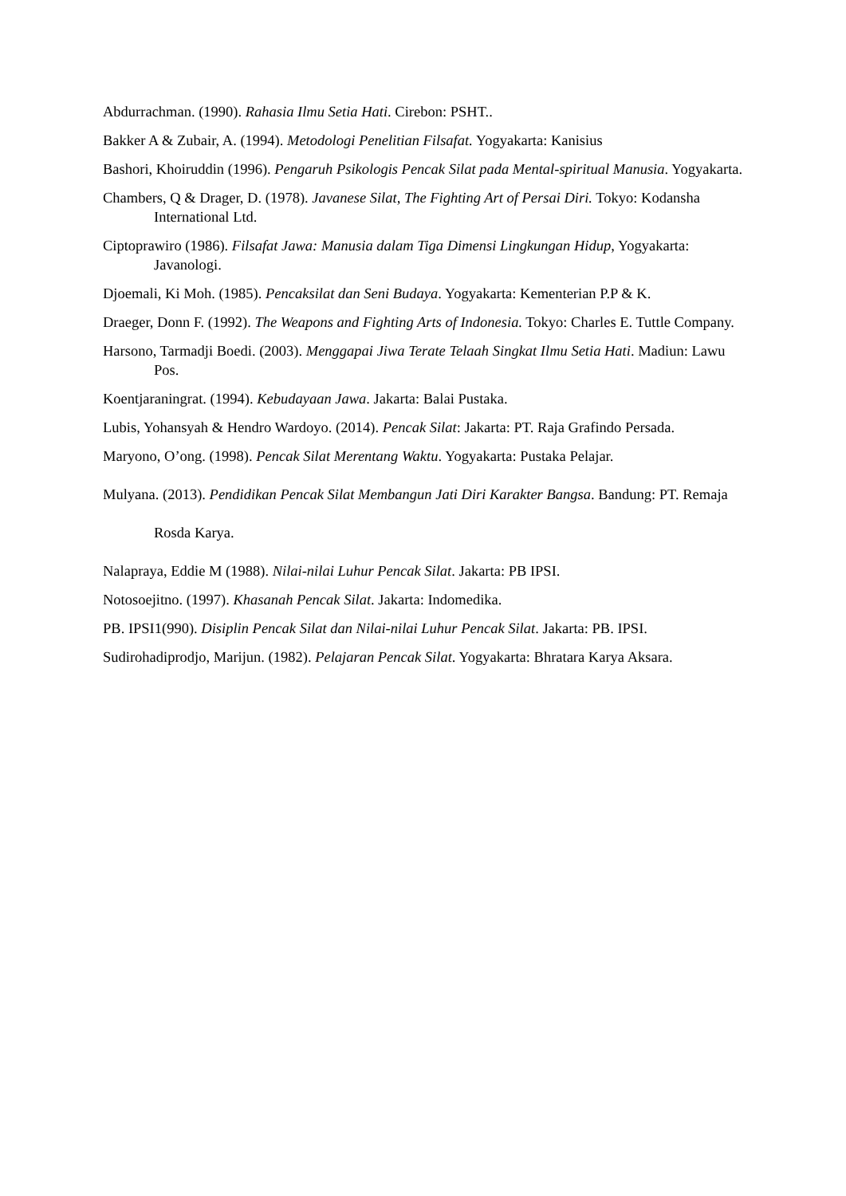Abdurrachman. (1990). Rahasia Ilmu Setia Hati. Cirebon: PSHT..
Bakker A & Zubair, A. (1994). Metodologi Penelitian Filsafat. Yogyakarta: Kanisius
Bashori, Khoiruddin (1996). Pengaruh Psikologis Pencak Silat pada Mental-spiritual Manusia. Yogyakarta.
Chambers, Q & Drager, D. (1978). Javanese Silat, The Fighting Art of Persai Diri. Tokyo: Kodansha International Ltd.
Ciptoprawiro (1986). Filsafat Jawa: Manusia dalam Tiga Dimensi Lingkungan Hidup, Yogyakarta: Javanologi.
Djoemali, Ki Moh. (1985). Pencaksilat dan Seni Budaya. Yogyakarta: Kementerian P.P & K.
Draeger, Donn F. (1992). The Weapons and Fighting Arts of Indonesia. Tokyo: Charles E. Tuttle Company.
Harsono, Tarmadji Boedi. (2003). Menggapai Jiwa Terate Telaah Singkat Ilmu Setia Hati. Madiun: Lawu Pos.
Koentjaraningrat. (1994). Kebudayaan Jawa. Jakarta: Balai Pustaka.
Lubis, Yohansyah & Hendro Wardoyo. (2014). Pencak Silat: Jakarta: PT. Raja Grafindo Persada.
Maryono, O’ong. (1998). Pencak Silat Merentang Waktu. Yogyakarta: Pustaka Pelajar.
Mulyana. (2013). Pendidikan Pencak Silat Membangun Jati Diri Karakter Bangsa. Bandung: PT. Remaja Rosda Karya.
Nalapraya, Eddie M (1988). Nilai-nilai Luhur Pencak Silat. Jakarta: PB IPSI.
Notosoejitno. (1997). Khasanah Pencak Silat. Jakarta: Indomedika.
PB. IPSI1(990). Disiplin Pencak Silat dan Nilai-nilai Luhur Pencak Silat. Jakarta: PB. IPSI.
Sudirohadiprodjo, Marijun. (1982). Pelajaran Pencak Silat. Yogyakarta: Bhratara Karya Aksara.